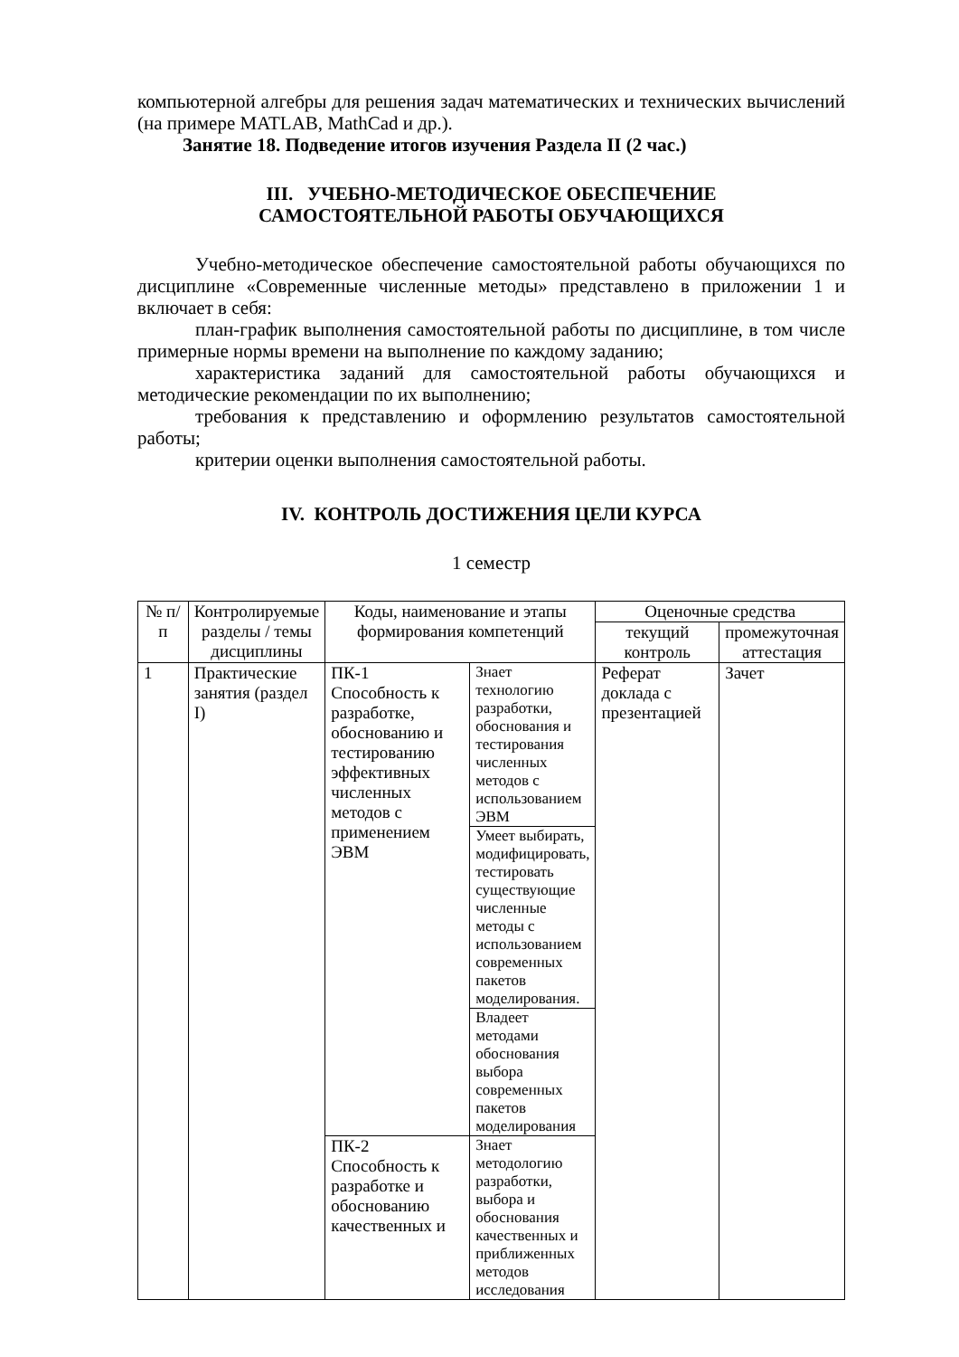компьютерной алгебры для решения задач математических и технических вычислений (на примере MATLAB, MathCad и др.).
Занятие 18. Подведение итогов изучения Раздела II (2 час.)
III. УЧЕБНО-МЕТОДИЧЕСКОЕ ОБЕСПЕЧЕНИЕ
САМОСТОЯТЕЛЬНОЙ РАБОТЫ ОБУЧАЮЩИХСЯ
Учебно-методическое обеспечение самостоятельной работы обучающихся по дисциплине «Современные численные методы» представлено в приложении 1 и включает в себя:
план-график выполнения самостоятельной работы по дисциплине, в том числе примерные нормы времени на выполнение по каждому заданию;
характеристика заданий для самостоятельной работы обучающихся и методические рекомендации по их выполнению;
требования к представлению и оформлению результатов самостоятельной работы;
критерии оценки выполнения самостоятельной работы.
IV. КОНТРОЛЬ ДОСТИЖЕНИЯ ЦЕЛИ КУРСА
1 семестр
| № п/п | Контролируемые разделы / темы дисциплины | Коды, наименование и этапы формирования компетенций | | Оценочные средства | |
| --- | --- | --- | --- | --- | --- |
| | | | | текущий контроль | промежуточная аттестация |
| 1 | Практические занятия (раздел I) | ПК-1 Способность к разработке, обоснованию и тестированию эффективных численных методов с применением ЭВМ | Знает технологию разработки, обоснования и тестирования численных методов с использованием ЭВМ | Реферат доклада с презентацией | Зачет |
| | | | Умеет выбирать, модифицировать, тестировать существующие численные методы с использованием современных пакетов моделирования. | | |
| | | | Владеет методами обоснования выбора современных пакетов моделирования | | |
| | | ПК-2 Способность к разработке и обоснованию качественных и | Знает методологию разработки, выбора и обоснования качественных и приближенных методов исследования | | |